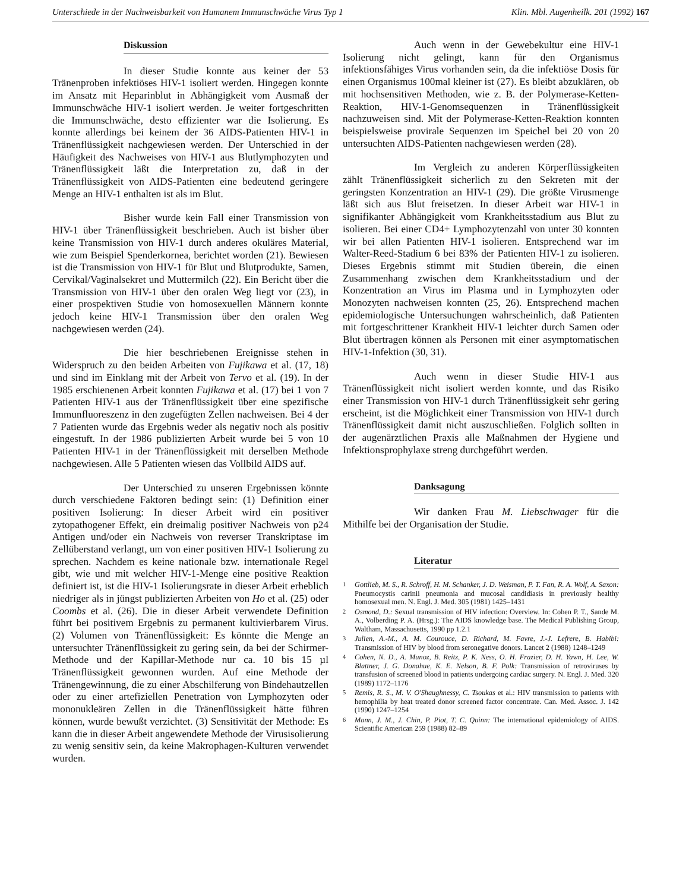Unterschiede in der Nachweisbarkeit von Humanem Immunschwäche Virus Typ 1 Klin. Mbl. Augenheilk. 201 (1992) 167
Diskussion
In dieser Studie konnte aus keiner der 53 Tränenproben infektiöses HIV-1 isoliert werden. Hingegen konnte im Ansatz mit Heparinblut in Abhängigkeit vom Ausmaß der Immunschwäche HIV-1 isoliert werden. Je weiter fortgeschritten die Immunschwäche, desto effizienter war die Isolierung. Es konnte allerdings bei keinem der 36 AIDS-Patienten HIV-1 in Tränenflüssigkeit nachgewiesen werden. Der Unterschied in der Häufigkeit des Nachweises von HIV-1 aus Blutlymphozyten und Tränenflüssigkeit läßt die Interpretation zu, daß in der Tränenflüssigkeit von AIDS-Patienten eine bedeutend geringere Menge an HIV-1 enthalten ist als im Blut.
Bisher wurde kein Fall einer Transmission von HIV-1 über Tränenflüssigkeit beschrieben. Auch ist bisher über keine Transmission von HIV-1 durch anderes okuläres Material, wie zum Beispiel Spenderkornea, berichtet worden (21). Bewiesen ist die Transmission von HIV-1 für Blut und Blutprodukte, Samen, Cervikal/Vaginalsekret und Muttermilch (22). Ein Bericht über die Transmission von HIV-1 über den oralen Weg liegt vor (23), in einer prospektiven Studie von homosexuellen Männern konnte jedoch keine HIV-1 Transmission über den oralen Weg nachgewiesen werden (24).
Die hier beschriebenen Ereignisse stehen in Widerspruch zu den beiden Arbeiten von Fujikawa et al. (17, 18) und sind im Einklang mit der Arbeit von Tervo et al. (19). In der 1985 erschienenen Arbeit konnten Fujikawa et al. (17) bei 1 von 7 Patienten HIV-1 aus der Tränenflüssigkeit über eine spezifische Immunfluoreszenz in den zugefügten Zellen nachweisen. Bei 4 der 7 Patienten wurde das Ergebnis weder als negativ noch als positiv eingestuft. In der 1986 publizierten Arbeit wurde bei 5 von 10 Patienten HIV-1 in der Tränenflüssigkeit mit derselben Methode nachgewiesen. Alle 5 Patienten wiesen das Vollbild AIDS auf.
Der Unterschied zu unseren Ergebnissen könnte durch verschiedene Faktoren bedingt sein: (1) Definition einer positiven Isolierung: In dieser Arbeit wird ein positiver zytopathogener Effekt, ein dreimalig positiver Nachweis von p24 Antigen und/oder ein Nachweis von reverser Transkriptase im Zellüberstand verlangt, um von einer positiven HIV-1 Isolierung zu sprechen. Nachdem es keine nationale bzw. internationale Regel gibt, wie und mit welcher HIV-1-Menge eine positive Reaktion definiert ist, ist die HIV-1 Isolierungsrate in dieser Arbeit erheblich niedriger als in jüngst publizierten Arbeiten von Ho et al. (25) oder Coombs et al. (26). Die in dieser Arbeit verwendete Definition führt bei positivem Ergebnis zu permanent kultivierbarem Virus. (2) Volumen von Tränenflüssigkeit: Es könnte die Menge an untersuchter Tränenflüssigkeit zu gering sein, da bei der Schirmer-Methode und der Kapillar-Methode nur ca. 10 bis 15 µl Tränenflüssigkeit gewonnen wurden. Auf eine Methode der Tränengewinnung, die zu einer Abschilferung von Bindehautzellen oder zu einer artefiziellen Penetration von Lymphozyten oder mononukleären Zellen in die Tränenflüssigkeit hätte führen können, wurde bewußt verzichtet. (3) Sensitivität der Methode: Es kann die in dieser Arbeit angewendete Methode der Virusisolierung zu wenig sensitiv sein, da keine Makrophagen-Kulturen verwendet wurden.
Auch wenn in der Gewebekultur eine HIV-1 Isolierung nicht gelingt, kann für den Organismus infektionsfähiges Virus vorhanden sein, da die infektiöse Dosis für einen Organismus 100mal kleiner ist (27). Es bleibt abzuklären, ob mit hochsensitiven Methoden, wie z. B. der Polymerase-Ketten-Reaktion, HIV-1-Genomsequenzen in Tränenflüssigkeit nachzuweisen sind. Mit der Polymerase-Ketten-Reaktion konnten beispielsweise provirale Sequenzen im Speichel bei 20 von 20 untersuchten AIDS-Patienten nachgewiesen werden (28).
Im Vergleich zu anderen Körperflüssigkeiten zählt Tränenflüssigkeit sicherlich zu den Sekreten mit der geringsten Konzentration an HIV-1 (29). Die größte Virusmenge läßt sich aus Blut freisetzen. In dieser Arbeit war HIV-1 in signifikanter Abhängigkeit vom Krankheitsstadium aus Blut zu isolieren. Bei einer CD4+ Lymphozytenzahl von unter 30 konnten wir bei allen Patienten HIV-1 isolieren. Entsprechend war im Walter-Reed-Stadium 6 bei 83% der Patienten HIV-1 zu isolieren. Dieses Ergebnis stimmt mit Studien überein, die einen Zusammenhang zwischen dem Krankheitsstadium und der Konzentration an Virus im Plasma und in Lymphozyten oder Monozyten nachweisen konnten (25, 26). Entsprechend machen epidemiologische Untersuchungen wahrscheinlich, daß Patienten mit fortgeschrittener Krankheit HIV-1 leichter durch Samen oder Blut übertragen können als Personen mit einer asymptomatischen HIV-1-Infektion (30, 31).
Auch wenn in dieser Studie HIV-1 aus Tränenflüssigkeit nicht isoliert werden konnte, und das Risiko einer Transmission von HIV-1 durch Tränenflüssigkeit sehr gering erscheint, ist die Möglichkeit einer Transmission von HIV-1 durch Tränenflüssigkeit damit nicht auszuschließen. Folglich sollten in der augenärztlichen Praxis alle Maßnahmen der Hygiene und Infektionsprophylaxe streng durchgeführt werden.
Danksagung
Wir danken Frau M. Liebschwager für die Mithilfe bei der Organisation der Studie.
Literatur
<sup>1</sup> Gottlieb, M. S., R. Schroff, H. M. Schanker, J. D. Weisman, P. T. Fan, R. A. Wolf, A. Saxon: Pneumocystis carinii pneumonia and mucosal candidiasis in previously healthy homosexual men. N. Engl. J. Med. 305 (1981) 1425–1431
<sup>2</sup> Osmond, D.: Sexual transmission of HIV infection: Overview. In: Cohen P. T., Sande M. A., Volberding P. A. (Hrsg.): The AIDS knowledge base. The Medical Publishing Group, Waltham, Massachusetts, 1990 pp 1.2.1
<sup>3</sup> Julien, A.-M., A. M. Courouce, D. Richard, M. Favre, J.-J. Lefrere, B. Habibi: Transmission of HIV by blood from seronegative donors. Lancet 2 (1988) 1248–1249
<sup>4</sup> Cohen, N. D., A. Munoz, B. Reitz, P. K. Ness, O. H. Frazier, D. H. Yawn, H. Lee, W. Blattner, J. G. Donahue, K. E. Nelson, B. F. Polk: Transmission of retroviruses by transfusion of screened blood in patients undergoing cardiac surgery. N. Engl. J. Med. 320 (1989) 1172–1176
<sup>5</sup> Remis, R. S., M. V. O'Shaughnessy, C. Tsoukas et al.: HIV transmission to patients with hemophilia by heat treated donor screened factor concentrate. Can. Med. Assoc. J. 142 (1990) 1247–1254
<sup>6</sup> Mann, J. M., J. Chin, P. Piot, T. C. Quinn: The international epidemiology of AIDS. Scientific American 259 (1988) 82–89